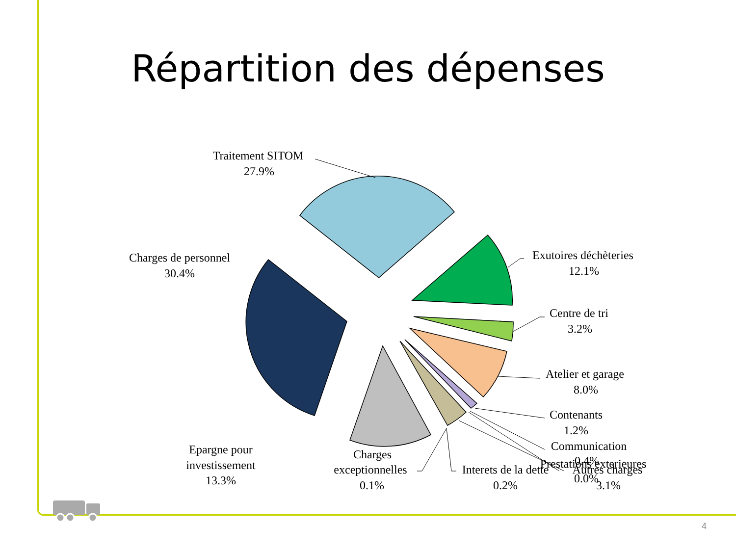Répartition des dépenses
Traitement SITOM
27.9%
Charges de personnel
30.4%
Exutoires déchèteries
12.1%
Centre de tri
3.2%
Atelier et garage
8.0%
Contenants
1.2%
Communication
0.4%
Prestations exterieures
0.0%
Autres charges
3.1%
Epargne pour
investissement
13.3%
Charges
exceptionnelles
0.1%
Interets de la dette
0.2%
4